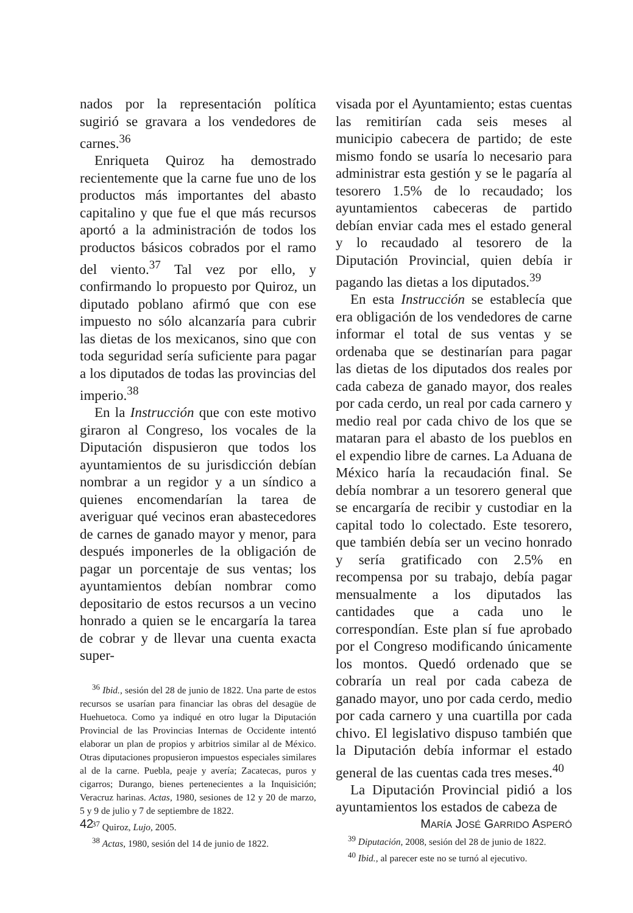nados por la representación política sugirió se gravara a los vendedores de carnes.<sup>36</sup>
Enriqueta Quiroz ha demostrado recientemente que la carne fue uno de los productos más importantes del abasto capitalino y que fue el que más recursos aportó a la administración de todos los productos básicos cobrados por el ramo del viento.<sup>37</sup> Tal vez por ello, y confirmando lo propuesto por Quiroz, un diputado poblano afirmó que con ese impuesto no sólo alcanzaría para cubrir las dietas de los mexicanos, sino que con toda seguridad sería suficiente para pagar a los diputados de todas las provincias del imperio.<sup>38</sup>
En la Instrucción que con este motivo giraron al Congreso, los vocales de la Diputación dispusieron que todos los ayuntamientos de su jurisdicción debían nombrar a un regidor y a un síndico a quienes encomendarían la tarea de averiguar qué vecinos eran abastecedores de carnes de ganado mayor y menor, para después imponerles de la obligación de pagar un porcentaje de sus ventas; los ayuntamientos debían nombrar como depositario de estos recursos a un vecino honrado a quien se le encargaría la tarea de cobrar y de llevar una cuenta exacta super-
<sup>36</sup> Ibid., sesión del 28 de junio de 1822. Una parte de estos recursos se usarían para financiar las obras del desagüe de Huehuetoca. Como ya indiqué en otro lugar la Diputación Provincial de las Provincias Internas de Occidente intentó elaborar un plan de propios y arbitrios similar al de México. Otras diputaciones propusieron impuestos especiales similares al de la carne. Puebla, peaje y avería; Zacatecas, puros y cigarros; Durango, bienes pertenecientes a la Inquisición; Veracruz harinas. Actas, 1980, sesiones de 12 y 20 de marzo, 5 y 9 de julio y 7 de septiembre de 1822.
<sup>37</sup> Quiroz, Lujo, 2005.
<sup>38</sup> Actas, 1980, sesión del 14 de junio de 1822.
visada por el Ayuntamiento; estas cuentas las remitirían cada seis meses al municipio cabecera de partido; de este mismo fondo se usaría lo necesario para administrar esta gestión y se le pagaría al tesorero 1.5% de lo recaudado; los ayuntamientos cabeceras de partido debían enviar cada mes el estado general y lo recaudado al tesorero de la Diputación Provincial, quien debía ir pagando las dietas a los diputados.<sup>39</sup>
En esta Instrucción se establecía que era obligación de los vendedores de carne informar el total de sus ventas y se ordenaba que se destinarían para pagar las dietas de los diputados dos reales por cada cabeza de ganado mayor, dos reales por cada cerdo, un real por cada carnero y medio real por cada chivo de los que se mataran para el abasto de los pueblos en el expendio libre de carnes. La Aduana de México haría la recaudación final. Se debía nombrar a un tesorero general que se encargaría de recibir y custodiar en la capital todo lo colectado. Este tesorero, que también debía ser un vecino honrado y sería gratificado con 2.5% en recompensa por su trabajo, debía pagar mensualmente a los diputados las cantidades que a cada uno le correspondían. Este plan sí fue aprobado por el Congreso modificando únicamente los montos. Quedó ordenado que se cobraría un real por cada cabeza de ganado mayor, uno por cada cerdo, medio por cada carnero y una cuartilla por cada chivo. El legislativo dispuso también que la Diputación debía informar el estado general de las cuentas cada tres meses.<sup>40</sup>
La Diputación Provincial pidió a los ayuntamientos los estados de cabeza de
<sup>39</sup> Diputación, 2008, sesión del 28 de junio de 1822.
<sup>40</sup> Ibid., al parecer este no se turnó al ejecutivo.
42 MARÍA JOSÉ GARRIDO ASPERÓ